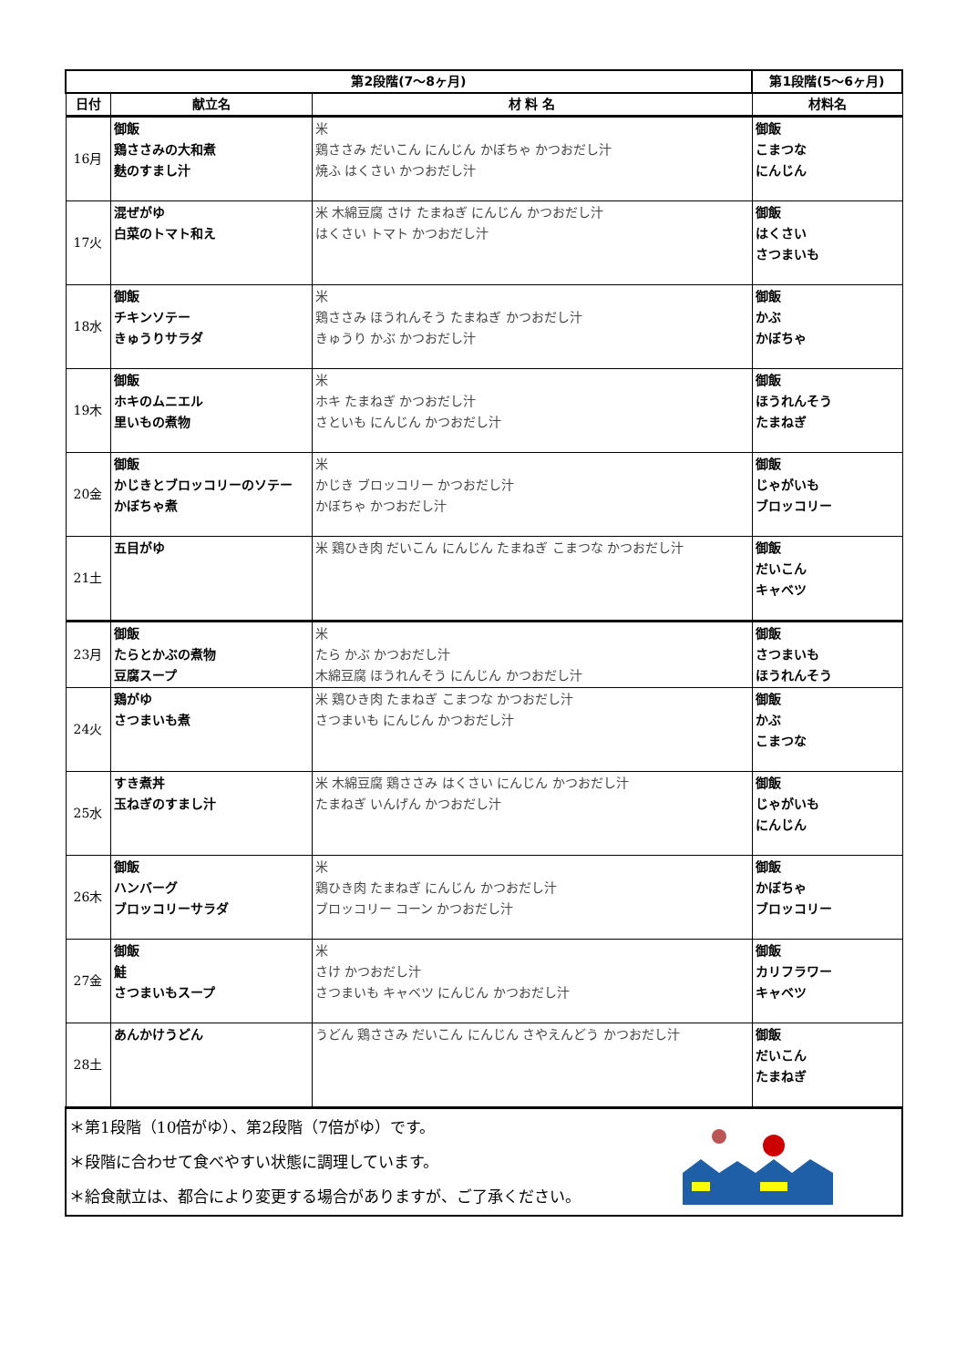| 第2段階(7～8ヶ月) | | | 第1段階(5～6ヶ月) |
| --- | --- | --- | --- |
| 日付 | 献立名 | 材 料 名 | 材料名 |
| 16月 | 御飯 鶏ささみの大和煮 麩のすまし汁 | 米 鶏ささみ だいこん にんじん かぼちゃ かつおだし汁 焼ふ はくさい かつおだし汁 | 御飯 こまつな にんじん |
| 17火 | 混ぜがゆ 白菜のトマト和え | 米 木綿豆腐 さけ たまねぎ にんじん かつおだし汁 はくさい トマト かつおだし汁 | 御飯 はくさい さつまいも |
| 18水 | 御飯 チキンソテー きゅうりサラダ | 米 鶏ささみ ほうれんそう たまねぎ かつおだし汁 きゅうり かぶ かつおだし汁 | 御飯 かぶ かぼちゃ |
| 19木 | 御飯 ホキのムニエル 里いもの煮物 | 米 ホキ たまねぎ かつおだし汁 さといも にんじん かつおだし汁 | 御飯 ほうれんそう たまねぎ |
| 20金 | 御飯 かじきとブロッコリーのソテー かぼちゃ煮 | 米 かじき ブロッコリー かつおだし汁 かぼちゃ かつおだし汁 | 御飯 じゃがいも ブロッコリー |
| 21土 | 五目がゆ | 米 鶏ひき肉 だいこん にんじん たまねぎ こまつな かつおだし汁 | 御飯 だいこん キャベツ |
| 23月 | 御飯 たらとかぶの煮物 豆腐スープ | 米 たら かぶ かつおだし汁 木綿豆腐 ほうれんそう にんじん かつおだし汁 | 御飯 さつまいも ほうれんそう |
| 24火 | 鶏がゆ さつまいも煮 | 米 鶏ひき肉 たまねぎ こまつな かつおだし汁 さつまいも にんじん かつおだし汁 | 御飯 かぶ こまつな |
| 25水 | すき煮丼 玉ねぎのすまし汁 | 米 木綿豆腐 鶏ささみ はくさい にんじん かつおだし汁 たまねぎ いんげん かつおだし汁 | 御飯 じゃがいも にんじん |
| 26木 | 御飯 ハンバーグ ブロッコリーサラダ | 米 鶏ひき肉 たまねぎ にんじん かつおだし汁 ブロッコリー コーン かつおだし汁 | 御飯 かぼちゃ ブロッコリー |
| 27金 | 御飯 鮭 さつまいもスープ | 米 さけ かつおだし汁 さつまいも キャベツ にんじん かつおだし汁 | 御飯 カリフラワー キャベツ |
| 28土 | あんかけうどん | うどん 鶏ささみ だいこん にんじん さやえんどう かつおだし汁 | 御飯 だいこん たまねぎ |
| ＊第1段階（10倍がゆ）、第2段階（7倍がゆ）です。 ＊段階に合わせて食べやすい状態に調理しています。 ＊給食献立は、都合により変更する場合がありますが、ご了承ください。 | | | |